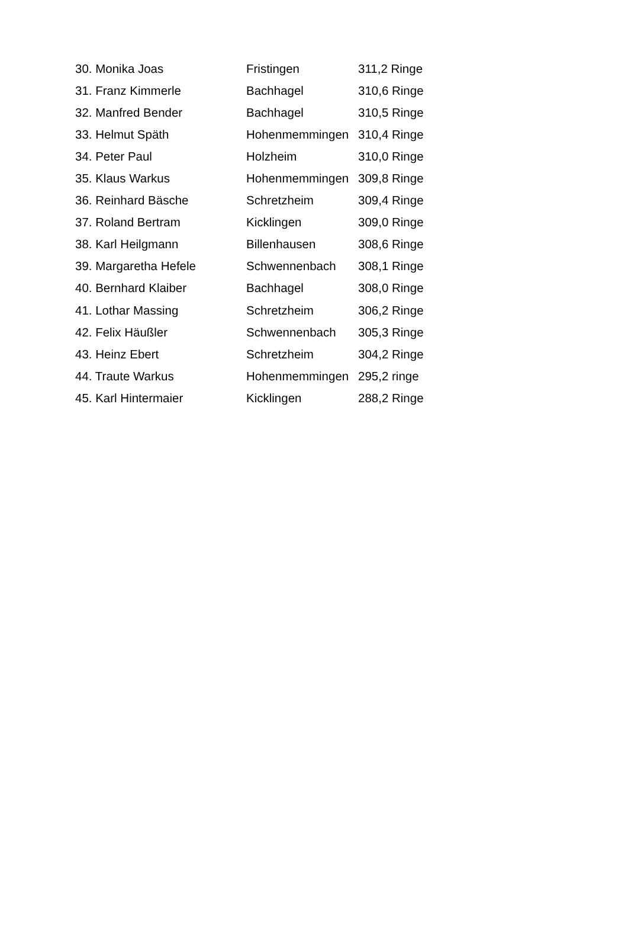| 30. Monika Joas | Fristingen | 311,2 Ringe |
| 31. Franz Kimmerle | Bachhagel | 310,6 Ringe |
| 32. Manfred Bender | Bachhagel | 310,5 Ringe |
| 33. Helmut Späth | Hohenmemmingen | 310,4 Ringe |
| 34. Peter Paul | Holzheim | 310,0 Ringe |
| 35. Klaus Warkus | Hohenmemmingen | 309,8 Ringe |
| 36. Reinhard Bäsche | Schretzheim | 309,4 Ringe |
| 37. Roland Bertram | Kicklingen | 309,0 Ringe |
| 38. Karl Heilgmann | Billenhausen | 308,6 Ringe |
| 39. Margaretha Hefele | Schwennenbach | 308,1 Ringe |
| 40. Bernhard Klaiber | Bachhagel | 308,0 Ringe |
| 41. Lothar Massing | Schretzheim | 306,2 Ringe |
| 42. Felix Häußler | Schwennenbach | 305,3 Ringe |
| 43. Heinz Ebert | Schretzheim | 304,2 Ringe |
| 44. Traute Warkus | Hohenmemmingen | 295,2 ringe |
| 45. Karl Hintermaier | Kicklingen | 288,2 Ringe |